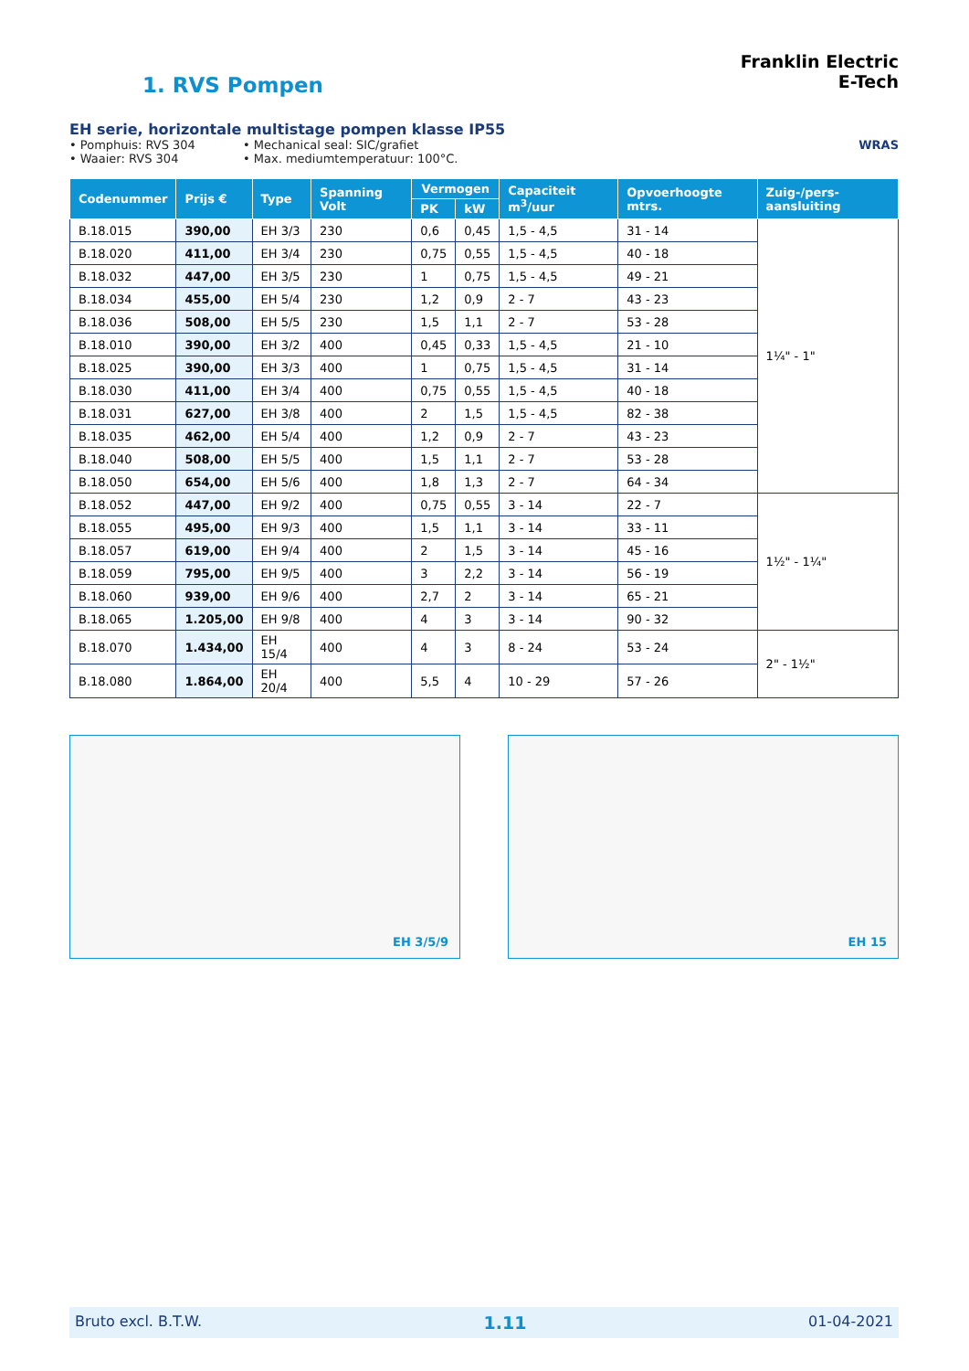1. RVS Pompen
Franklin Electric
E-Tech
EH serie, horizontale multistage pompen klasse IP55
• Pomphuis: RVS 304
• Waaier: RVS 304
• Mechanical seal: SIC/grafiet
• Max. mediumtemperatuur: 100°C.
WRAS
| Codenummer | Prijs € | Type | Spanning Volt | Vermogen | | Capaciteit m<sup>3</sup>/uur | Opvoerhoogte mtrs. | Zuig-/pers-aansluiting |
| --- | --- | --- | --- | --- | --- | --- | --- | --- |
| | | | | PK | kW | | | |
| B.18.015 | 390,00 | EH 3/3 | 230 | 0,6 | 0,45 | 1,5 - 4,5 | 31 - 14 | 1¼" - 1" |
| B.18.020 | 411,00 | EH 3/4 | 230 | 0,75 | 0,55 | 1,5 - 4,5 | 40 - 18 | |
| B.18.032 | 447,00 | EH 3/5 | 230 | 1 | 0,75 | 1,5 - 4,5 | 49 - 21 | |
| B.18.034 | 455,00 | EH 5/4 | 230 | 1,2 | 0,9 | 2 - 7 | 43 - 23 | |
| B.18.036 | 508,00 | EH 5/5 | 230 | 1,5 | 1,1 | 2 - 7 | 53 - 28 | |
| B.18.010 | 390,00 | EH 3/2 | 400 | 0,45 | 0,33 | 1,5 - 4,5 | 21 - 10 | |
| B.18.025 | 390,00 | EH 3/3 | 400 | 1 | 0,75 | 1,5 - 4,5 | 31 - 14 | |
| B.18.030 | 411,00 | EH 3/4 | 400 | 0,75 | 0,55 | 1,5 - 4,5 | 40 - 18 | |
| B.18.031 | 627,00 | EH 3/8 | 400 | 2 | 1,5 | 1,5 - 4,5 | 82 - 38 | |
| B.18.035 | 462,00 | EH 5/4 | 400 | 1,2 | 0,9 | 2 - 7 | 43 - 23 | |
| B.18.040 | 508,00 | EH 5/5 | 400 | 1,5 | 1,1 | 2 - 7 | 53 - 28 | |
| B.18.050 | 654,00 | EH 5/6 | 400 | 1,8 | 1,3 | 2 - 7 | 64 - 34 | |
| B.18.052 | 447,00 | EH 9/2 | 400 | 0,75 | 0,55 | 3 - 14 | 22 - 7 | 1½" - 1¼" |
| B.18.055 | 495,00 | EH 9/3 | 400 | 1,5 | 1,1 | 3 - 14 | 33 - 11 | |
| B.18.057 | 619,00 | EH 9/4 | 400 | 2 | 1,5 | 3 - 14 | 45 - 16 | |
| B.18.059 | 795,00 | EH 9/5 | 400 | 3 | 2,2 | 3 - 14 | 56 - 19 | |
| B.18.060 | 939,00 | EH 9/6 | 400 | 2,7 | 2 | 3 - 14 | 65 - 21 | |
| B.18.065 | 1.205,00 | EH 9/8 | 400 | 4 | 3 | 3 - 14 | 90 - 32 | |
| B.18.070 | 1.434,00 | EH 15/4 | 400 | 4 | 3 | 8 - 24 | 53 - 24 | 2" - 1½" |
| B.18.080 | 1.864,00 | EH 20/4 | 400 | 5,5 | 4 | 10 - 29 | 57 - 26 | |
EH 3/5/9
EH 15
Bruto excl. B.T.W. 1.11 01-04-2021